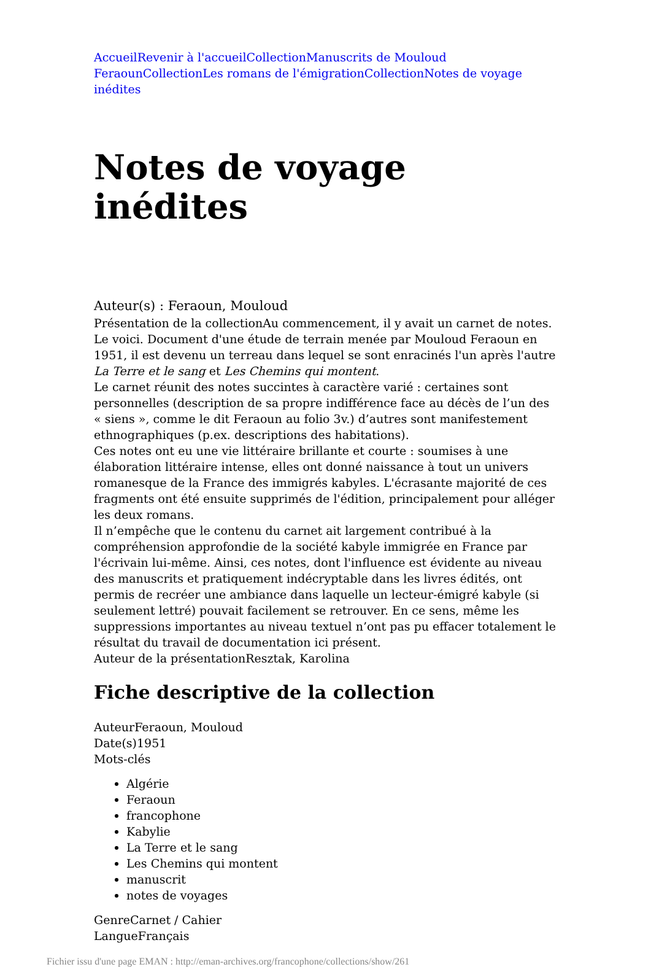Accueil Revenir à l'accueil Collection Manuscrits de Mouloud Feraoun Collection Les romans de l'émigration Collection Notes de voyage inédites
Notes de voyage inédites
Auteur(s) : Feraoun, Mouloud
Présentation de la collectionAu commencement, il y avait un carnet de notes. Le voici. Document d'une étude de terrain menée par Mouloud Feraoun en 1951, il est devenu un terreau dans lequel se sont enracinés l'un après l'autre La Terre et le sang et Les Chemins qui montent.
Le carnet réunit des notes succintes à caractère varié : certaines sont personnelles (description de sa propre indifférence face au décès de l’un des « siens », comme le dit Feraoun au folio 3v.) d’autres sont manifestement ethnographiques (p.ex. descriptions des habitations).
Ces notes ont eu une vie littéraire brillante et courte : soumises à une élaboration littéraire intense, elles ont donné naissance à tout un univers romanesque de la France des immigrés kabyles. L'écrasante majorité de ces fragments ont été ensuite supprimés de l'édition, principalement pour alléger les deux romans.
Il n’empêche que le contenu du carnet ait largement contribué à la compréhension approfondie de la société kabyle immigrée en France par l'écrivain lui-même. Ainsi, ces notes, dont l'influence est évidente au niveau des manuscrits et pratiquement indécryptable dans les livres édités, ont permis de recréer une ambiance dans laquelle un lecteur-émigré kabyle (si seulement lettré) pouvait facilement se retrouver. En ce sens, même les suppressions importantes au niveau textuel n’ont pas pu effacer totalement le résultat du travail de documentation ici présent.
Auteur de la présentationResztak, Karolina
Fiche descriptive de la collection
AuteurFeraoun, Mouloud
Date(s)1951
Mots-clés
Algérie
Feraoun
francophone
Kabylie
La Terre et le sang
Les Chemins qui montent
manuscrit
notes de voyages
GenreCarnet / Cahier
LangueFrançais
Fichier issu d'une page EMAN : http://eman-archives.org/francophone/collections/show/261